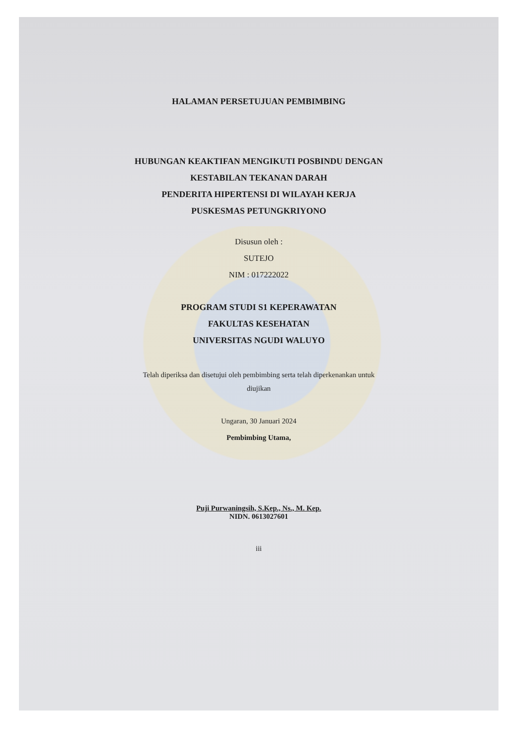HALAMAN PERSETUJUAN PEMBIMBING
HUBUNGAN KEAKTIFAN MENGIKUTI POSBINDU DENGAN
KESTABILAN TEKANAN DARAH
PENDERITA HIPERTENSI DI WILAYAH KERJA
PUSKESMAS PETUNGKRIYONO
Disusun oleh :
SUTEJO
NIM : 017222022
PROGRAM STUDI S1 KEPERAWATAN
FAKULTAS KESEHATAN
UNIVERSITAS NGUDI WALUYO
Telah diperiksa dan disetujui oleh pembimbing serta telah diperkenankan untuk
diujikan
Ungaran, 30 Januari 2024
Pembimbing Utama,
Puji Purwaningsih, S.Kep., Ns., M. Kep.
NIDN. 0613027601
iii